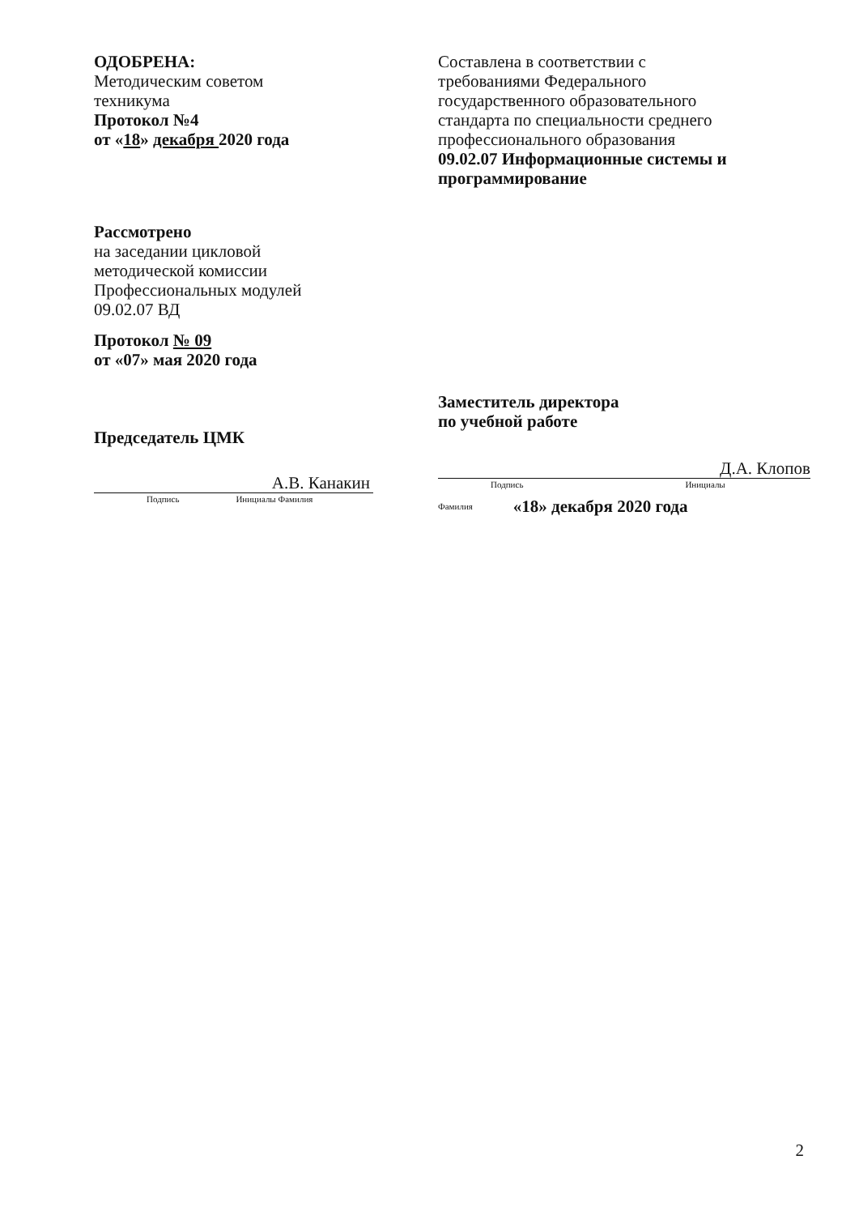ОДОБРЕНА:
Методическим советом
техникума
Протокол №4
от «18» декабря 2020 года
Рассмотрено
на заседании цикловой
методической комиссии
Профессиональных модулей
09.02.07 ВД
Протокол № 09
от «07» мая 2020 года
Председатель ЦМК
А.В. Канакин
Подпись Инициалы Фамилия
Составлена в соответствии с
требованиями Федерального
государственного образовательного
стандарта по специальности среднего
профессионального образования
09.02.07 Информационные системы и программирование
Заместитель директора
по учебной работе
Д.А. Клопов
Подпись Инициалы
Фамилия «18» декабря 2020 года
2